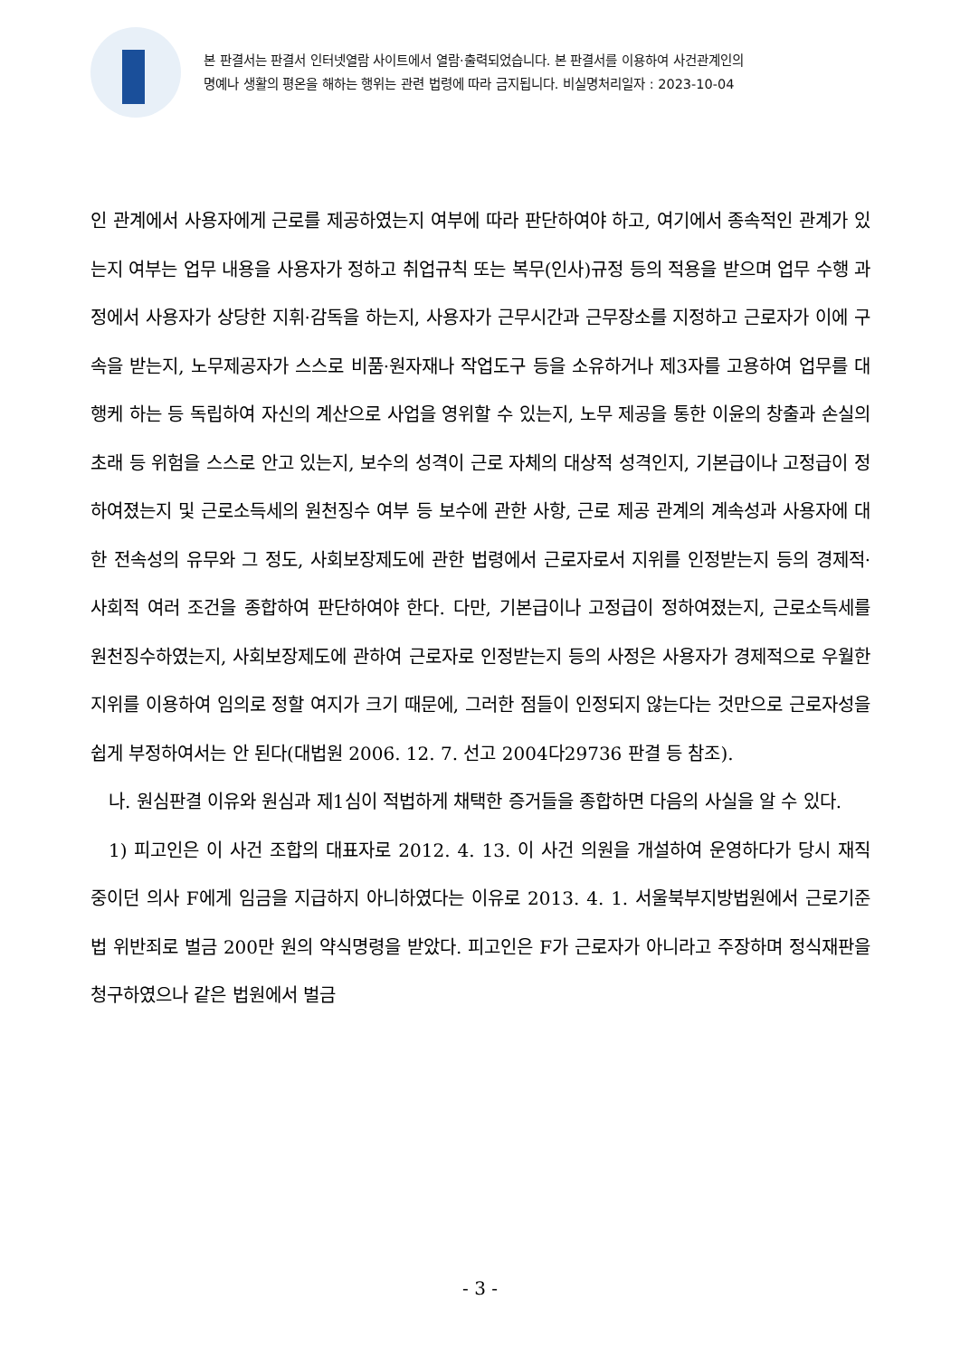본 판결서는 판결서 인터넷열람 사이트에서 열람·출력되었습니다. 본 판결서를 이용하여 사건관계인의
명예나 생활의 평온을 해하는 행위는 관련 법령에 따라 금지됩니다. 비실명처리일자 : 2023-10-04
인 관계에서 사용자에게 근로를 제공하였는지 여부에 따라 판단하여야 하고, 여기에서 종속적인 관계가 있는지 여부는 업무 내용을 사용자가 정하고 취업규칙 또는 복무(인사)규정 등의 적용을 받으며 업무 수행 과정에서 사용자가 상당한 지휘·감독을 하는지, 사용자가 근무시간과 근무장소를 지정하고 근로자가 이에 구속을 받는지, 노무제공자가 스스로 비품·원자재나 작업도구 등을 소유하거나 제3자를 고용하여 업무를 대행케 하는 등 독립하여 자신의 계산으로 사업을 영위할 수 있는지, 노무 제공을 통한 이윤의 창출과 손실의 초래 등 위험을 스스로 안고 있는지, 보수의 성격이 근로 자체의 대상적 성격인지, 기본급이나 고정급이 정하여졌는지 및 근로소득세의 원천징수 여부 등 보수에 관한 사항, 근로 제공 관계의 계속성과 사용자에 대한 전속성의 유무와 그 정도, 사회보장제도에 관한 법령에서 근로자로서 지위를 인정받는지 등의 경제적·사회적 여러 조건을 종합하여 판단하여야 한다. 다만, 기본급이나 고정급이 정하여졌는지, 근로소득세를 원천징수하였는지, 사회보장제도에 관하여 근로자로 인정받는지 등의 사정은 사용자가 경제적으로 우월한 지위를 이용하여 임의로 정할 여지가 크기 때문에, 그러한 점들이 인정되지 않는다는 것만으로 근로자성을 쉽게 부정하여서는 안 된다(대법원 2006. 12. 7. 선고 2004다29736 판결 등 참조).
나. 원심판결 이유와 원심과 제1심이 적법하게 채택한 증거들을 종합하면 다음의 사실을 알 수 있다.
1) 피고인은 이 사건 조합의 대표자로 2012. 4. 13. 이 사건 의원을 개설하여 운영하다가 당시 재직 중이던 의사 F에게 임금을 지급하지 아니하였다는 이유로 2013. 4. 1. 서울북부지방법원에서 근로기준법 위반죄로 벌금 200만 원의 약식명령을 받았다. 피고인은 F가 근로자가 아니라고 주장하며 정식재판을 청구하였으나 같은 법원에서 벌금
- 3 -